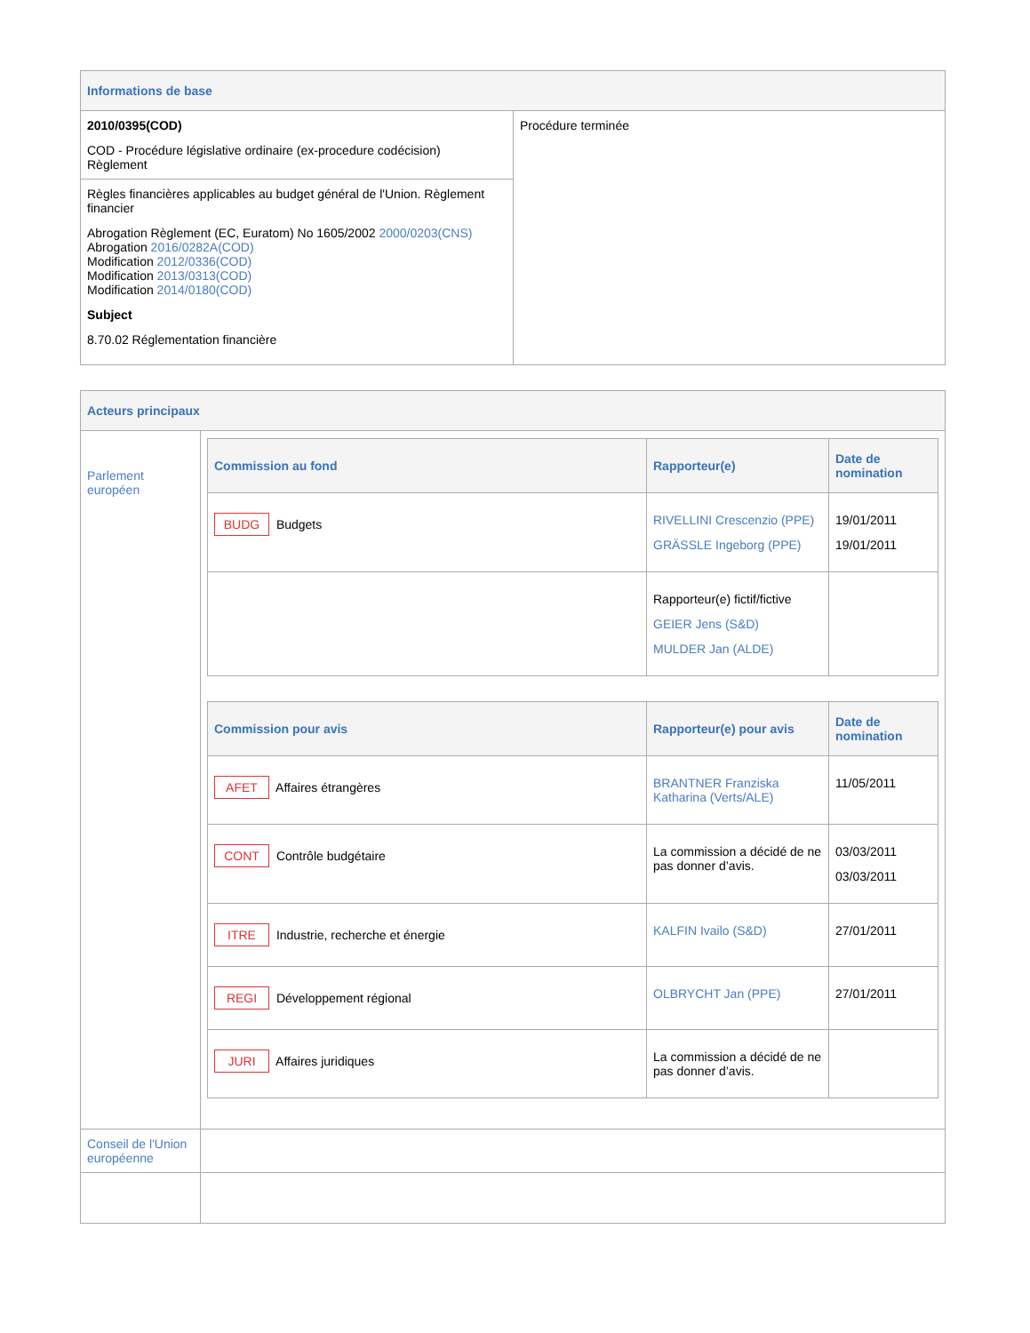| Informations de base | |
| 2010/0395(COD) COD - Procédure législative ordinaire (ex-procedure codécision) Règlement | Procédure terminée |
| Règles financières applicables au budget général de l'Union. Règlement financier Abrogation Règlement (EC, Euratom) No 1605/2002 2000/0203(CNS) Abrogation 2016/0282A(COD) Modification 2012/0336(COD) Modification 2013/0313(COD) Modification 2014/0180(COD) Subject 8.70.02 Réglementation financière | |
| Acteurs principaux | |
| Parlement européen | / Commission au fond / Rapporteur(e) / Date de nomination / / --- / --- / --- / / BUDG Budgets / RIVELLINI Crescenzio (PPE) GRÄSSLE Ingeborg (PPE) / 19/01/2011 19/01/2011 / / / Rapporteur(e) fictif/fictive GEIER Jens (S&D) MULDER Jan (ALDE) / / / Commission pour avis / Rapporteur(e) pour avis / Date de nomination / / --- / --- / --- / / AFET Affaires étrangères / BRANTNER Franziska Katharina (Verts/ALE) / 11/05/2011 / / CONT Contrôle budgétaire / La commission a décidé de ne pas donner d’avis. / 03/03/2011 03/03/2011 / / ITRE Industrie, recherche et énergie / KALFIN Ivailo (S&D) / 27/01/2011 / / REGI Développement régional / OLBRYCHT Jan (PPE) / 27/01/2011 / / JURI Affaires juridiques / La commission a décidé de ne pas donner d’avis. / / |
| Conseil de l'Union européenne | |